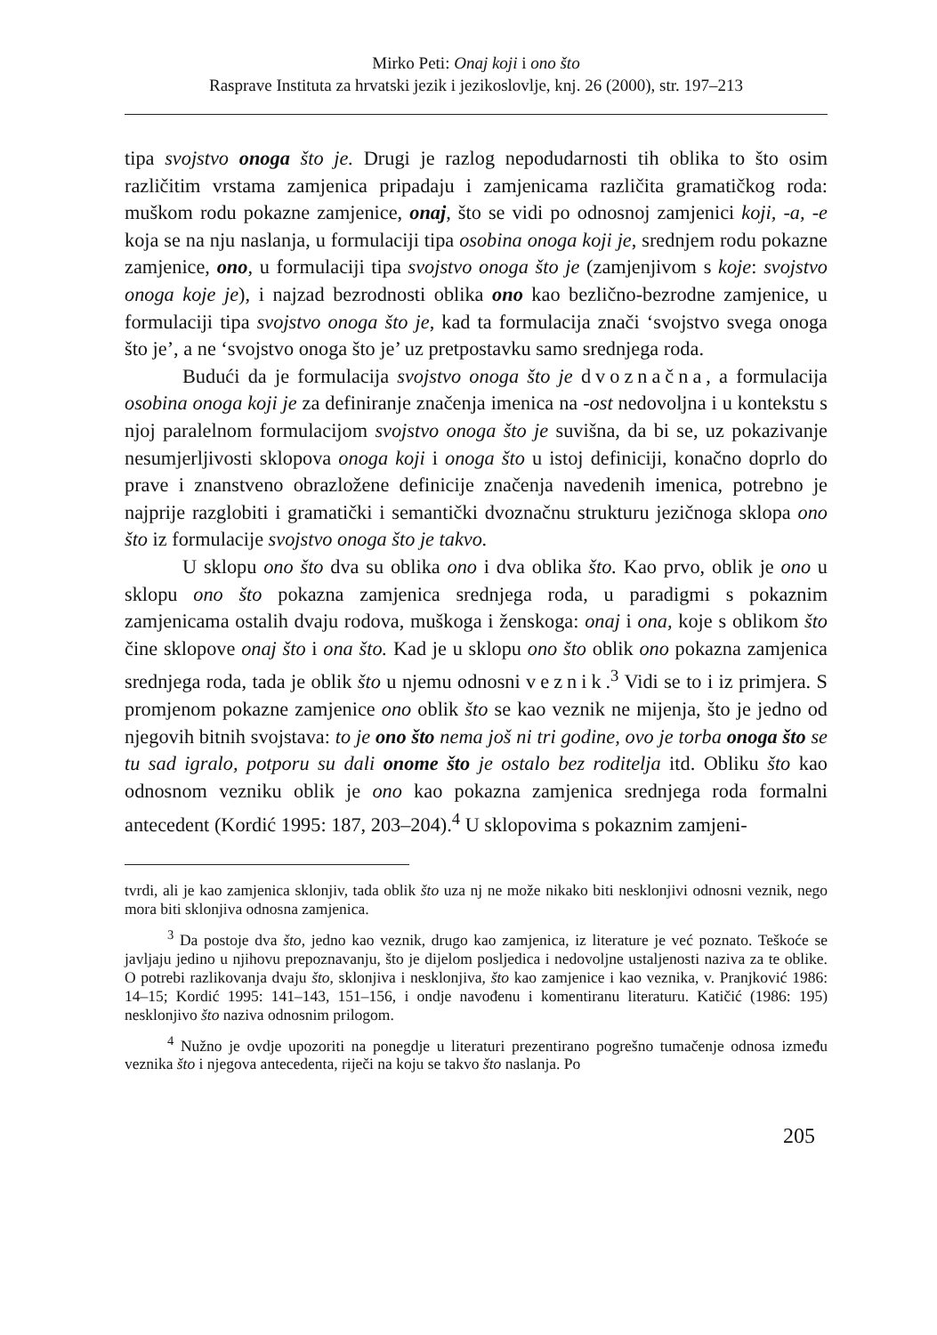Mirko Peti: Onaj koji i ono što
Rasprave Instituta za hrvatski jezik i jezikoslovlje, knj. 26 (2000), str. 197–213
tipa svojstvo onoga što je. Drugi je razlog nepodudarnosti tih oblika to što osim različitim vrstama zamjenica pripadaju i zamjenicama različita gramatičkog roda: muškom rodu pokazne zamjenice, onaj, što se vidi po odnosnoj zamjenici koji, -a, -e koja se na nju naslanja, u formulaciji tipa osobina onoga koji je, srednjem rodu pokazne zamjenice, ono, u formulaciji tipa svojstvo onoga što je (zamjenjivom s koje: svojstvo onoga koje je), i najzad bezrodnosti oblika ono kao bezlično-bezrodne zamjenice, u formulaciji tipa svojstvo onoga što je, kad ta formulacija znači ‘svojstvo svega onoga što je’, a ne ‘svojstvo onoga što je’ uz pretpostavku samo srednjega roda.
Budući da je formulacija svojstvo onoga što je dvoznačna, a formulacija osobina onoga koji je za definiranje značenja imenica na -ost nedovoljna i u kontekstu s njoj paralelnom formulacijom svojstvo onoga što je suvišna, da bi se, uz pokazivanje nesumjerljivosti sklopova onoga koji i onoga što u istoj definiciji, konačno doprlo do prave i znanstveno obrazložene definicije značenja navedenih imenica, potrebno je najprije razglobiti i gramatički i semantički dvoznačnu strukturu jezičnoga sklopa ono što iz formulacije svojstvo onoga što je takvo.
U sklopu ono što dva su oblika ono i dva oblika što. Kao prvo, oblik je ono u sklopu ono što pokazna zamjenica srednjega roda, u paradigmi s pokaznim zamjenicama ostalih dvaju rodova, muškoga i ženskoga: onaj i ona, koje s oblikom što čine sklopove onaj što i ona što. Kad je u sklopu ono što oblik ono pokazna zamjenica srednjega roda, tada je oblik što u njemu odnosni veznik.<sup>3</sup> Vidi se to i iz primjera. S promjenom pokazne zamjenice ono oblik što se kao veznik ne mijenja, što je jedno od njegovih bitnih svojstava: to je ono što nema još ni tri godine, ovo je torba onoga što se tu sad igralo, potporu su dali onome što je ostalo bez roditelja itd. Obliku što kao odnosnom vezniku oblik je ono kao pokazna zamjenica srednjega roda formalni antecedent (Kordić 1995: 187, 203–204).<sup>4</sup> U sklopovima s pokaznim zamjeni-
tvrdi, ali je kao zamjenica sklonjiv, tada oblik što uza nj ne može nikako biti nesklonjivi odnosni veznik, nego mora biti sklonjiva odnosna zamjenica.
<sup>3</sup> Da postoje dva što, jedno kao veznik, drugo kao zamjenica, iz literature je već poznato. Teškoće se javljaju jedino u njihovu prepoznavanju, što je dijelom posljedica i nedovoljne ustaljenosti naziva za te oblike. O potrebi razlikovanja dvaju što, sklonjiva i nesklonjiva, što kao zamjenice i kao veznika, v. Pranjković 1986: 14–15; Kordić 1995: 141–143, 151–156, i ondje navođenu i komentiranu literaturu. Katičić (1986: 195) nesklonjivo što naziva odnosnim prilogom.
<sup>4</sup> Nužno je ovdje upozoriti na ponegdje u literaturi prezentirano pogrešno tumačenje odnosa između veznika što i njegova antecedenta, riječi na koju se takvo što naslanja. Po
205